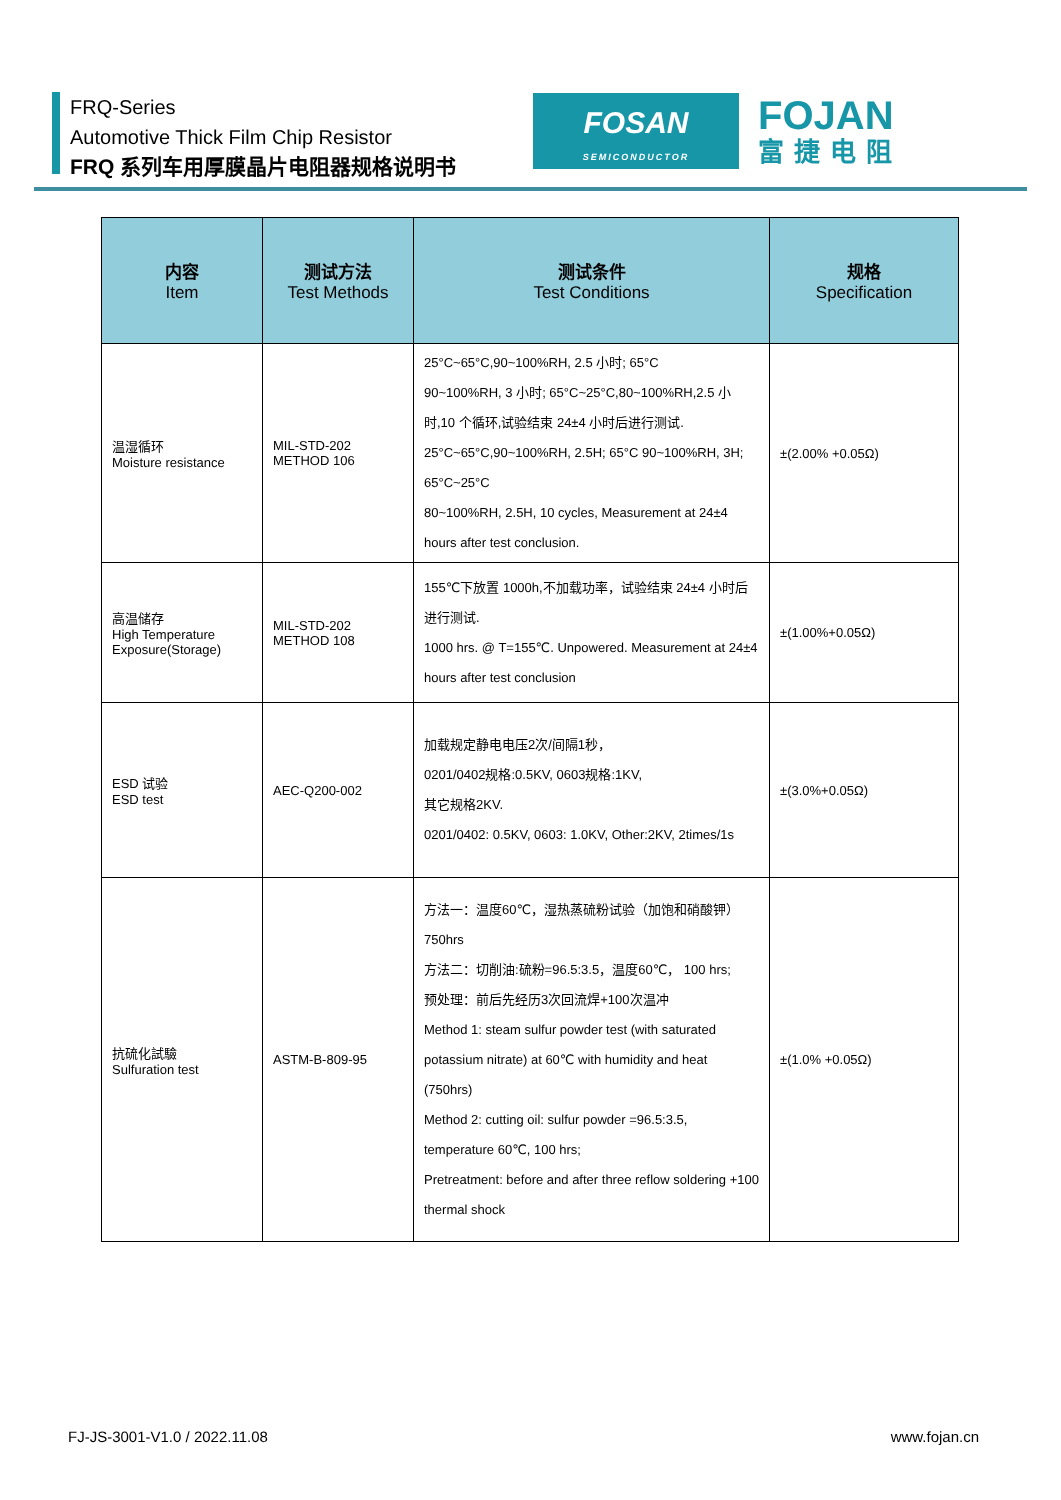FRQ-Series
Automotive Thick Film Chip Resistor
FRQ 系列车用厚膜晶片电阻器规格说明书
FOSAN
SEMICONDUCTOR
FOJAN
富捷电阻
| 内容 Item | 测试方法 Test Methods | 测试条件 Test Conditions | 规格 Specification |
| --- | --- | --- | --- |
| 温湿循环 Moisture resistance | MIL-STD-202 METHOD 106 | 25°C~65°C,90~100%RH, 2.5 小时; 65°C 90~100%RH, 3 小时; 65°C~25°C,80~100%RH,2.5 小时,10 个循环,试验结束 24±4 小时后进行测试. 25°C~65°C,90~100%RH, 2.5H; 65°C 90~100%RH, 3H; 65°C~25°C 80~100%RH, 2.5H, 10 cycles, Measurement at 24±4 hours after test conclusion. | ±(2.00% +0.05Ω) |
| 高温储存 High Temperature Exposure(Storage) | MIL-STD-202 METHOD 108 | 155℃下放置 1000h,不加载功率，试验结束 24±4 小时后进行测试. 1000 hrs. @ T=155℃. Unpowered. Measurement at 24±4 hours after test conclusion | ±(1.00%+0.05Ω) |
| ESD 试验 ESD test | AEC-Q200-002 | 加载规定静电电压2次/间隔1秒， 0201/0402规格:0.5KV, 0603规格:1KV, 其它规格2KV. 0201/0402: 0.5KV, 0603: 1.0KV, Other:2KV, 2times/1s | ±(3.0%+0.05Ω) |
| 抗硫化試驗 Sulfuration test | ASTM-B-809-95 | 方法一：温度60℃，湿热蒸硫粉试验（加饱和硝酸钾）750hrs 方法二：切削油:硫粉=96.5:3.5，温度60℃， 100 hrs; 预处理：前后先经历3次回流焊+100次温冲 Method 1: steam sulfur powder test (with saturated potassium nitrate) at 60℃ with humidity and heat (750hrs) Method 2: cutting oil: sulfur powder =96.5:3.5, temperature 60℃, 100 hrs; Pretreatment: before and after three reflow soldering +100 thermal shock | ±(1.0% +0.05Ω) |
FJ-JS-3001-V1.0 / 2022.11.08 www.fojan.cn